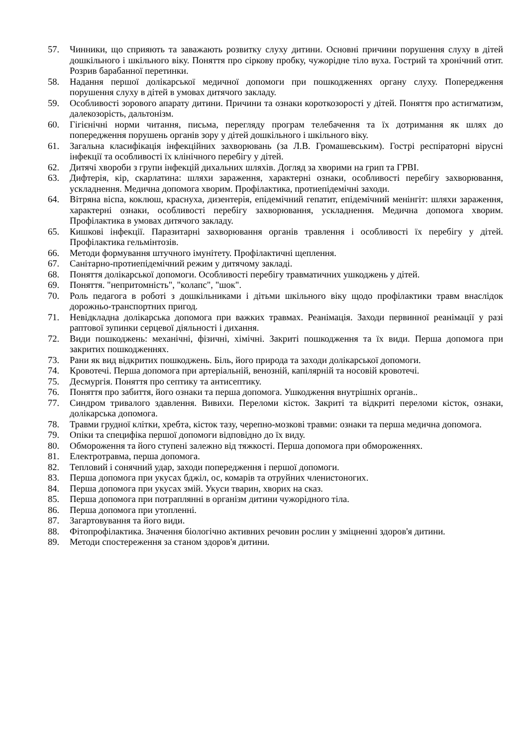57. Чинники, що сприяють та заважають розвитку слуху дитини. Основні причини порушення слуху в дітей дошкільного і шкільного віку. Поняття про сіркову пробку, чужорідне тіло вуха. Гострий та хронічний отит. Розрив барабанної перетинки.
58. Надання першої долікарської медичної допомоги при пошкодженнях органу слуху. Попередження порушення слуху в дітей в умовах дитячого закладу.
59. Особливості зорового апарату дитини. Причини та ознаки короткозорості у дітей. Поняття про астигматизм, далекозорість, дальтонізм.
60. Гігієнічні норми читання, письма, перегляду програм телебачення та їх дотримання як шлях до попередження порушень органів зору у дітей дошкільного і шкільного віку.
61. Загальна класифікація інфекційних захворювань (за Л.В. Громашевським). Гострі респіраторні вірусні інфекції та особливості їх клінічного перебігу у дітей.
62. Дитячі хвороби з групи інфекцій дихальних шляхів. Догляд за хворими на грип та ГРВІ.
63. Дифтерія, кір, скарлатина: шляхи зараження, характерні ознаки, особливості перебігу захворювання, ускладнення. Медична допомога хворим. Профілактика, протиепідемічні заходи.
64. Вітряна віспа, коклюш, краснуха, дизентерія, епідемічний гепатит, епідемічний менінгіт: шляхи зараження, характерні ознаки, особливості перебігу захворювання, ускладнення. Медична допомога хворим. Профілактика в умовах дитячого закладу.
65. Кишкові інфекції. Паразитарні захворювання органів травлення і особливості їх перебігу у дітей. Профілактика гельмінтозів.
66. Методи формування штучного імунітету. Профілактичні щеплення.
67. Санітарно-протиепідемічний режим у дитячому закладі.
68. Поняття долікарської допомоги. Особливості перебігу травматичних ушкоджень у дітей.
69. Поняття. "непритомність", "колапс", "шок".
70. Роль педагога в роботі з дошкільниками і дітьми шкільного віку щодо профілактики травм внаслідок дорожньо-транспортних пригод.
71. Невідкладна долікарська допомога при важких травмах. Реанімація. Заходи первинної реанімації у разі раптової зупинки серцевої діяльності і дихання.
72. Види пошкоджень: механічні, фізичні, хімічні. Закриті пошкодження та їх види. Перша допомога при закритих пошкодженнях.
73. Рани як вид відкритих пошкоджень. Біль, його природа та заходи долікарської допомоги.
74. Кровотечі. Перша допомога при артеріальній, венозній, капілярній та носовій кровотечі.
75. Десмургія. Поняття про септику та антисептику.
76. Поняття про забиття, його ознаки та перша допомога. Ушкодження внутрішніх органів..
77. Синдром тривалого здавлення. Вивихи. Переломи кісток. Закриті та відкриті переломи кісток, ознаки, долікарська допомога.
78. Травми грудної клітки, хребта, кісток тазу, черепно-мозкові травми: ознаки та перша медична допомога.
79. Опіки та специфіка першої допомоги відповідно до їх виду.
80. Обмороження та його ступені залежно від тяжкості. Перша допомога при обмороженнях.
81. Електротравма, перша допомога.
82. Тепловий і сонячний удар, заходи попередження і першої допомоги.
83. Перша допомога при укусах бджіл, ос, комарів та отруйних членистоногих.
84. Перша допомога при укусах змій. Укуси тварин, хворих на сказ.
85. Перша допомога при потраплянні в організм дитини чужорідного тіла.
86. Перша допомога при утопленні.
87. Загартовування та його види.
88. Фітопрофілактика. Значення біологічно активних речовин рослин у зміцненні здоров'я дитини.
89. Методи спостереження за станом здоров'я дитини.